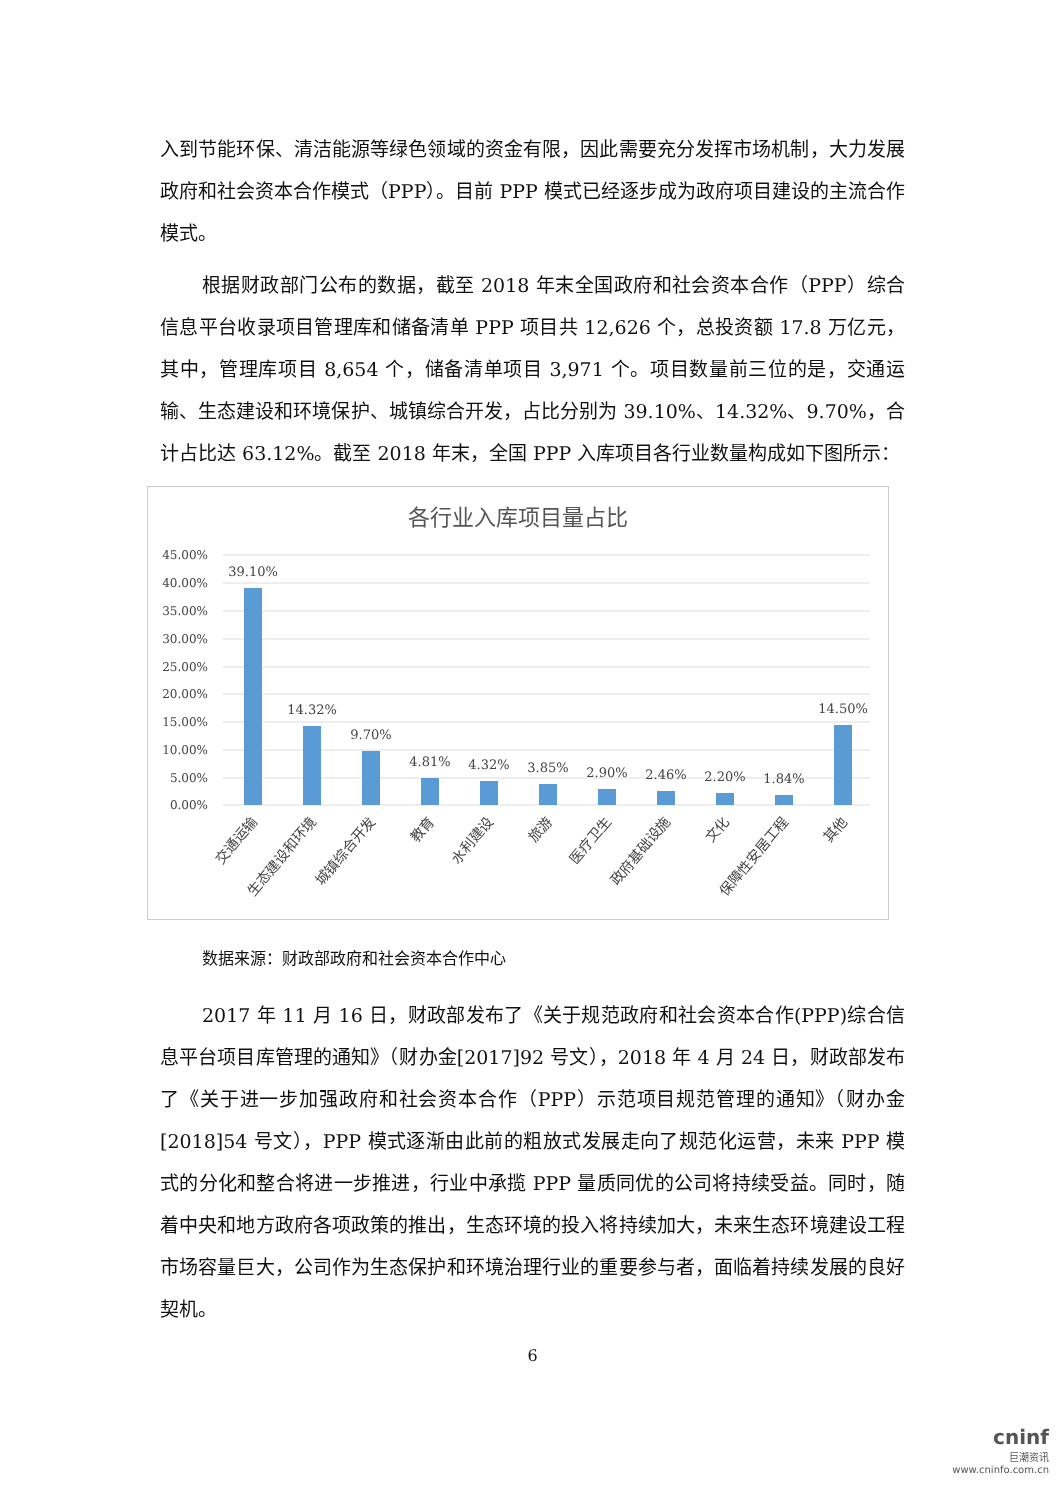入到节能环保、清洁能源等绿色领域的资金有限，因此需要充分发挥市场机制，大力发展政府和社会资本合作模式（PPP）。目前 PPP 模式已经逐步成为政府项目建设的主流合作模式。
根据财政部门公布的数据，截至 2018 年末全国政府和社会资本合作（PPP）综合信息平台收录项目管理库和储备清单 PPP 项目共 12,626 个，总投资额 17.8 万亿元，其中，管理库项目 8,654 个，储备清单项目 3,971 个。项目数量前三位的是，交通运输、生态建设和环境保护、城镇综合开发，占比分别为 39.10%、14.32%、9.70%，合计占比达 63.12%。截至 2018 年末，全国 PPP 入库项目各行业数量构成如下图所示：
各行业入库项目量占比
45.00%
40.00%
35.00%
30.00%
25.00%
20.00%
15.00%
10.00%
5.00%
0.00%
39.10%
14.32%
9.70%
4.81%
4.32%
3.85%
2.90%
2.46%
2.20%
1.84%
14.50%
交通运输
生态建设和环境
城镇综合开发
教育
水利建设
旅游
医疗卫生
政府基础设施
文化
保障性安居工程
其他
数据来源：财政部政府和社会资本合作中心
2017 年 11 月 16 日，财政部发布了《关于规范政府和社会资本合作(PPP)综合信息平台项目库管理的通知》（财办金[2017]92 号文），2018 年 4 月 24 日，财政部发布了《关于进一步加强政府和社会资本合作（PPP）示范项目规范管理的通知》（财办金[2018]54 号文），PPP 模式逐渐由此前的粗放式发展走向了规范化运营，未来 PPP 模式的分化和整合将进一步推进，行业中承揽 PPP 量质同优的公司将持续受益。同时，随着中央和地方政府各项政策的推出，生态环境的投入将持续加大，未来生态环境建设工程市场容量巨大，公司作为生态保护和环境治理行业的重要参与者，面临着持续发展的良好契机。
6
cninf
巨潮资讯
www.cninfo.com.cn